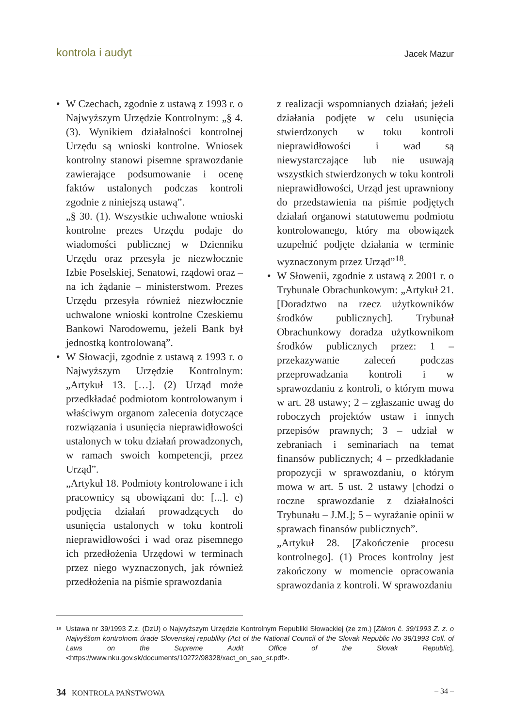kontrola i audyt Jacek Mazur
• W Czechach, zgodnie z ustawą z 1993 r. o Najwyższym Urzędzie Kontrolnym: „§ 4. (3). Wynikiem działalności kontrolnej Urzędu są wnioski kontrolne. Wniosek kontrolny stanowi pisemne sprawozdanie zawierające podsumowanie i ocenę faktów ustalonych podczas kontroli zgodnie z niniejszą ustawą”.
„§ 30. (1). Wszystkie uchwalone wnioski kontrolne prezes Urzędu podaje do wiadomości publicznej w Dzienniku Urzędu oraz przesyła je niezwłocznie Izbie Poselskiej, Senatowi, rządowi oraz – na ich żądanie – ministerstwom. Prezes Urzędu przesyła również niezwłocznie uchwalone wnioski kontrolne Czeskiemu Bankowi Narodowemu, jeżeli Bank był jednostką kontrolowaną”.
• W Słowacji, zgodnie z ustawą z 1993 r. o Najwyższym Urzędzie Kontrolnym: „Artykuł 13. […]. (2) Urząd może przedkładać podmiotom kontrolowanym i właściwym organom zalecenia dotyczące rozwiązania i usunięcia nieprawidłowości ustalonych w toku działań prowadzonych, w ramach swoich kompetencji, przez Urząd”.
„Artykuł 18. Podmioty kontrolowane i ich pracownicy są obowiązani do: [...]. e) podjęcia działań prowadzących do usunięcia ustalonych w toku kontroli nieprawidłowości i wad oraz pisemnego ich przedłożenia Urzędowi w terminach przez niego wyznaczonych, jak również przedłożenia na piśmie sprawozdania
z realizacji wspomnianych działań; jeżeli działania podjęte w celu usunięcia stwierdzonych w toku kontroli nieprawidłowości i wad są niewystarczające lub nie usuwają wszystkich stwierdzonych w toku kontroli nieprawidłowości, Urząd jest uprawniony do przedstawienia na piśmie podjętych działań organowi statutowemu podmiotu kontrolowanego, który ma obowiązek uzupełnić podjęte działania w terminie wyznaczonym przez Urząd”<sup>18</sup>.
• W Słowenii, zgodnie z ustawą z 2001 r. o Trybunale Obrachunkowym: „Artykuł 21. [Doradztwo na rzecz użytkowników środków publicznych]. Trybunał Obrachunkowy doradza użytkownikom środków publicznych przez: 1 – przekazywanie zaleceń podczas przeprowadzania kontroli i w sprawozdaniu z kontroli, o którym mowa w art. 28 ustawy; 2 – zgłaszanie uwag do roboczych projektów ustaw i innych przepisów prawnych; 3 – udział w zebraniach i seminariach na temat finansów publicznych; 4 – przedkładanie propozycji w sprawozdaniu, o którym mowa w art. 5 ust. 2 ustawy [chodzi o roczne sprawozdanie z działalności Trybunału – J.M.]; 5 – wyrażanie opinii w sprawach finansów publicznych”.
„Artykuł 28. [Zakończenie procesu kontrolnego]. (1) Proces kontrolny jest zakończony w momencie opracowania sprawozdania z kontroli. W sprawozdaniu
<sup>18</sup>
Ustawa nr 39/1993 Z.z. (DzU) o Najwyższym Urzędzie Kontrolnym Republiki Słowackiej (ze zm.) [Zákon č. 39/1993 Z. z. o Najvyššom kontrolnom úrade Slovenskej republiky (Act of the National Council of the Slovak Republic No 39/1993 Coll. of Laws on the Supreme Audit Office of the Slovak Republic], <https://www.nku.gov.sk/documents/10272/98328/xact_on_sao_sr.pdf>.
34 KONTROLA PAŃSTWOWA – 34 –